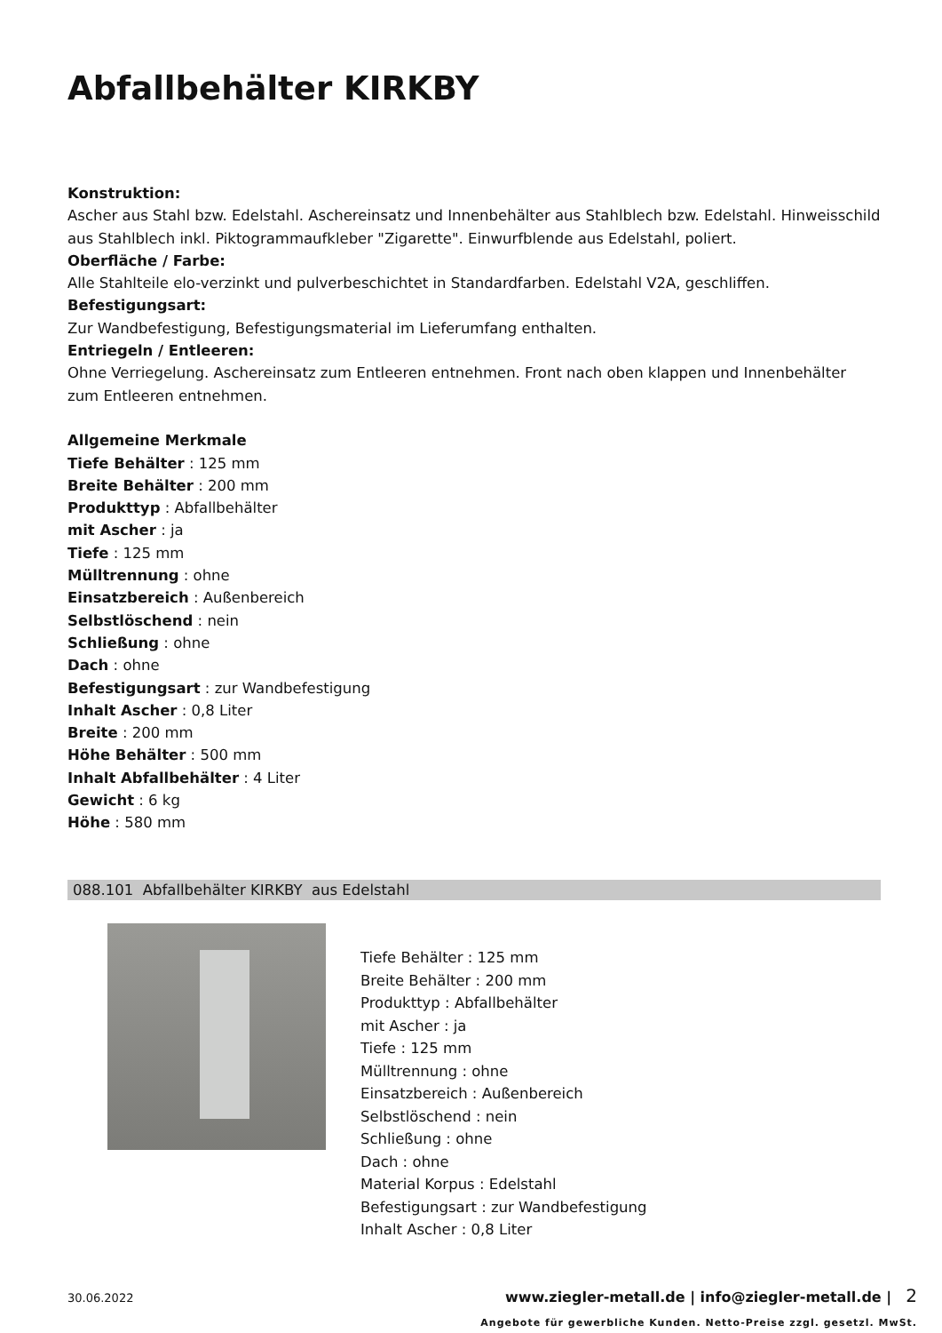Abfallbehälter KIRKBY
Konstruktion:
Ascher aus Stahl bzw. Edelstahl. Aschereinsatz und Innenbehälter aus Stahlblech bzw. Edelstahl. Hinweisschild aus Stahlblech inkl. Piktogrammaufkleber "Zigarette". Einwurfblende aus Edelstahl, poliert.
Oberfläche / Farbe:
Alle Stahlteile elo-verzinkt und pulverbeschichtet in Standardfarben. Edelstahl V2A, geschliffen.
Befestigungsart:
Zur Wandbefestigung, Befestigungsmaterial im Lieferumfang enthalten.
Entriegeln / Entleeren:
Ohne Verriegelung. Aschereinsatz zum Entleeren entnehmen. Front nach oben klappen und Innenbehälter zum Entleeren entnehmen.
Allgemeine Merkmale
Tiefe Behälter : 125 mm
Breite Behälter : 200 mm
Produkttyp : Abfallbehälter
mit Ascher : ja
Tiefe : 125 mm
Mülltrennung : ohne
Einsatzbereich : Außenbereich
Selbstlöschend : nein
Schließung : ohne
Dach : ohne
Befestigungsart : zur Wandbefestigung
Inhalt Ascher : 0,8 Liter
Breite : 200 mm
Höhe Behälter : 500 mm
Inhalt Abfallbehälter : 4 Liter
Gewicht : 6 kg
Höhe : 580 mm
088.101 Abfallbehälter KIRKBY aus Edelstahl
Tiefe Behälter : 125 mm
Breite Behälter : 200 mm
Produkttyp : Abfallbehälter
mit Ascher : ja
Tiefe : 125 mm
Mülltrennung : ohne
Einsatzbereich : Außenbereich
Selbstlöschend : nein
Schließung : ohne
Dach : ohne
Material Korpus : Edelstahl
Befestigungsart : zur Wandbefestigung
Inhalt Ascher : 0,8 Liter
30.06.2022 www.ziegler-metall.de | info@ziegler-metall.de | 2
Angebote für gewerbliche Kunden. Netto-Preise zzgl. gesetzl. MwSt.